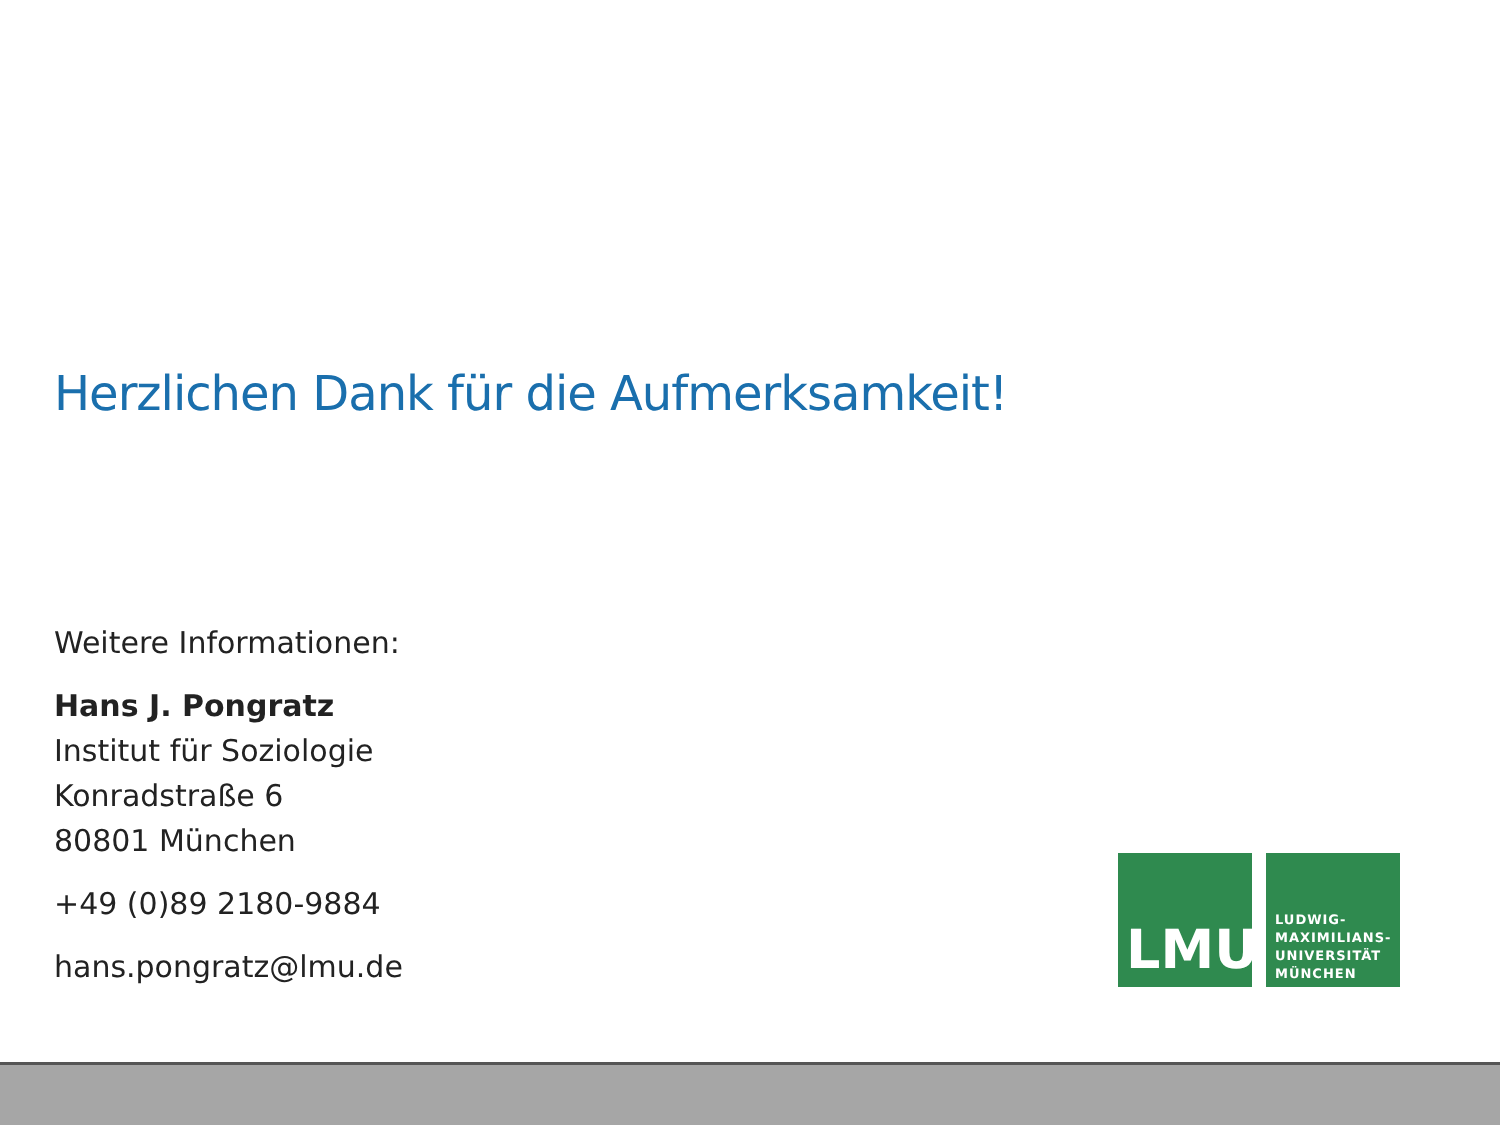Herzlichen Dank für die Aufmerksamkeit!
Weitere Informationen:
Hans J. Pongratz
Institut für Soziologie
Konradstraße 6
80801 München
+49 (0)89 2180-9884
hans.pongratz@lmu.de
LMU
LUDWIG-
MAXIMILIANS-
UNIVERSITÄT
MÜNCHEN